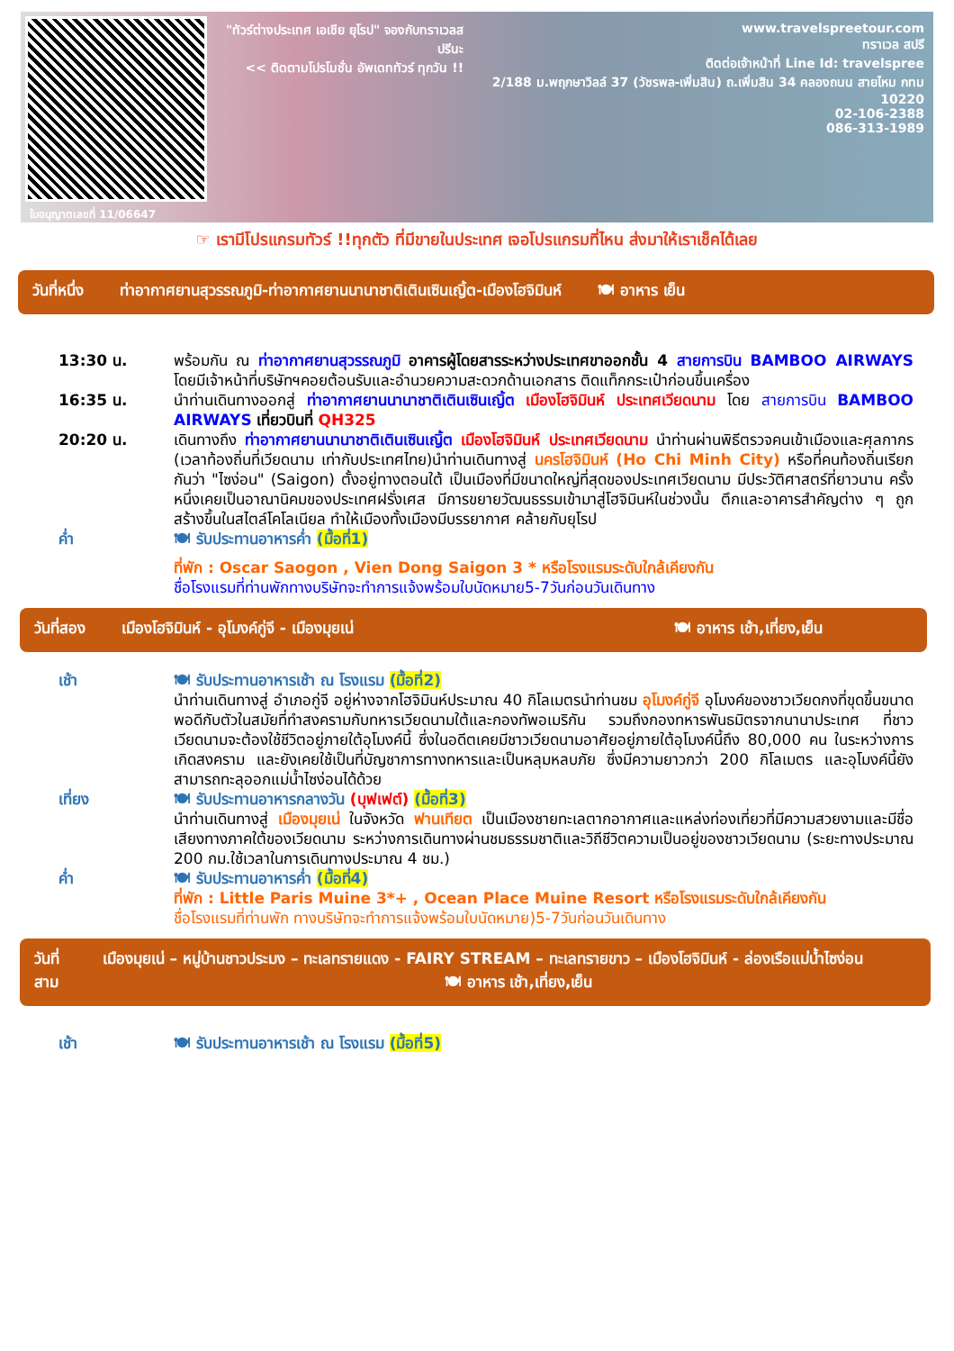ใบอนุญาตเลขที่ 11/06647
"ทัวร์ต่างประเทศ เอเชีย ยุโรป" จองกับทราเวลสปรีนะ
<< ติดตามโปรโมชั่น อัพเดททัวร์ ทุกวัน !!
www.travelspreetour.com
ทราเวล สปรี
ติดต่อเจ้าหน้าที่ Line Id: travelspree
2/188 ม.พฤกษาวิลล์ 37 (วัชรพล-เพิ่มสิน) ถ.เพิ่มสิน 34 คลองถนน สายไหม กทม 10220
02-106-2388
086-313-1989
☞ เรามีโปรแกรมทัวร์ !!ทุกตัว ที่มีขายในประเทศ เจอโปรแกรมที่ไหน ส่งมาให้เราเช็คได้เลย
วันที่หนึ่ง ท่าอากาศยานสุวรรณภูมิ-ท่าอากาศยานนานาชาติเตินเซินเญิ้ต-เมืองโฮจิมินห์ 🍽 อาหาร เย็น
13:30 น. พร้อมกัน ณ ท่าอากาศยานสุวรรณภูมิ อาคารผู้โดยสารระหว่างประเทศขาออกชั้น 4 สายการบิน BAMBOO AIRWAYS โดยมีเจ้าหน้าที่บริษัทฯคอยต้อนรับและอำนวยความสะดวกด้านเอกสาร ติดแท็กกระเป๋าก่อนขึ้นเครื่อง
16:35 น. นำท่านเดินทางออกสู่ ท่าอากาศยานนานาชาติเตินเซินเญิ้ต เมืองโฮจิมินห์ ประเทศเวียดนาม โดย สายการบิน BAMBOO AIRWAYS เที่ยวบินที่ QH325
20:20 น. เดินทางถึง ท่าอากาศยานนานาชาติเตินเซินเญิ้ต เมืองโฮจิมินห์ ประเทศเวียดนาม นำท่านผ่านพิธีตรวจคนเข้าเมืองและศุลกากร (เวลาท้องถิ่นที่เวียดนาม เท่ากับประเทศไทย)นำท่านเดินทางสู่ นครโฮจิมินห์ (Ho Chi Minh City) หรือที่คนท้องถิ่นเรียกกันว่า "ไซง่อน" (Saigon) ตั้งอยู่ทางตอนใต้ เป็นเมืองที่มีขนาดใหญ่ที่สุดของประเทศเวียดนาม มีประวัติศาสตร์ที่ยาวนาน ครั้งหนึ่งเคยเป็นอาณานิคมของประเทศฝรั่งเศส มีการขยายวัฒนธรรมเข้ามาสู่โฮจิมินห์ในช่วงนั้น ตึกและอาคารสำคัญต่าง ๆ ถูกสร้างขึ้นในสไตล์โคโลเนียล ทำให้เมืองทั้งเมืองมีบรรยากาศ คล้ายกับยุโรป
ค่ำ 🍽 รับประทานอาหารค่ำ (มื้อที่1)
ที่พัก : Oscar Saogon , Vien Dong Saigon 3 * หรือโรงแรมระดับใกล้เคียงกัน
ชื่อโรงแรมที่ท่านพักทางบริษัทจะทำการแจ้งพร้อมใบนัดหมาย5-7วันก่อนวันเดินทาง
วันที่สอง เมืองโฮจิมินห์ - อุโมงค์กู่จี - เมืองมุยเน่ 🍽 อาหาร เช้า,เที่ยง,เย็น
เช้า 🍽 รับประทานอาหารเช้า ณ โรงแรม (มื้อที่2)
นำท่านเดินทางสู่ อำเภอกู่จี อยู่ห่างจากโฮจิมินห์ประมาณ 40 กิโลเมตรนำท่านชม อุโมงค์กู่จี อุโมงค์ของชาวเวียดกงที่ขุดขึ้นขนาดพอดีกับตัวในสมัยที่ทำสงครามกับทหารเวียดนามใต้และกองทัพอเมริกัน รวมถึงกองทหารพันธมิตรจากนานาประเทศ ที่ชาวเวียดนามจะต้องใช้ชีวิตอยู่ภายใต้อุโมงค์นี้ ซึ่งในอดีตเคยมีชาวเวียดนามอาศัยอยู่ภายใต้อุโมงค์นี้ถึง 80,000 คน ในระหว่างการเกิดสงคราม และยังเคยใช้เป็นที่บัญชาการทางทหารและเป็นหลุมหลบภัย ซึ่งมีความยาวกว่า 200 กิโลเมตร และอุโมงค์นี้ยังสามารถทะลุออกแม่น้ำไซง่อนได้ด้วย
เที่ยง 🍽 รับประทานอาหารกลางวัน (บุฟเฟต์) (มื้อที่3)
นำท่านเดินทางสู่ เมืองมุยเน่ ในจังหวัด ฟานเทียต เป็นเมืองชายทะเลตากอากาศและแหล่งท่องเที่ยวที่มีความสวยงามและมีชื่อเสียงทางภาคใต้ของเวียดนาม ระหว่างการเดินทางผ่านชมธรรมชาติและวิถีชีวิตความเป็นอยู่ของชาวเวียดนาม (ระยะทางประมาณ 200 กม.ใช้เวลาในการเดินทางประมาณ 4 ชม.)
ค่ำ 🍽 รับประทานอาหารค่ำ (มื้อที่4)
ที่พัก : Little Paris Muine 3*+ , Ocean Place Muine Resort หรือโรงแรมระดับใกล้เคียงกัน
ชื่อโรงแรมที่ท่านพัก ทางบริษัทจะทำการแจ้งพร้อมใบนัดหมาย)5-7วันก่อนวันเดินทาง
วันที่สาม เมืองมุยเน่ – หมู่บ้านชาวประมง – ทะเลทรายแดง - FAIRY STREAM – ทะเลทรายขาว – เมืองโฮจิมินห์ - ล่องเรือแม่น้ำไซง่อน 🍽 อาหาร เช้า,เที่ยง,เย็น
เช้า 🍽 รับประทานอาหารเช้า ณ โรงแรม (มื้อที่5)